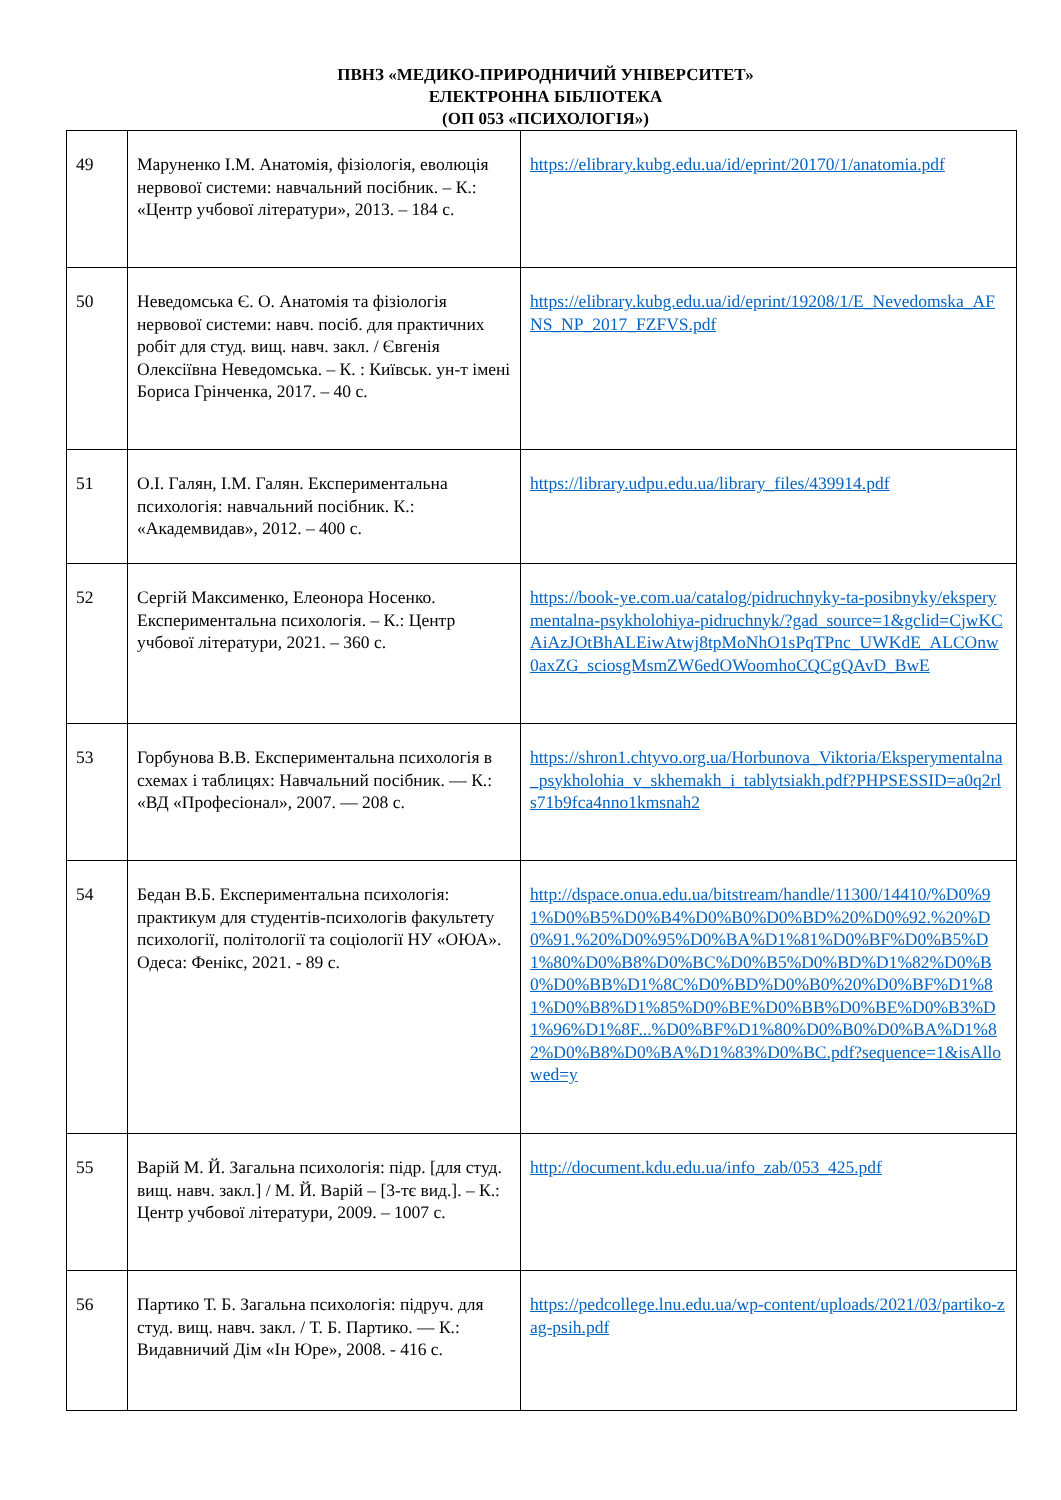ПВНЗ «МЕДИКО-ПРИРОДНИЧИЙ УНІВЕРСИТЕТ»
ЕЛЕКТРОННА БІБЛІОТЕКА
(ОП 053 «ПСИХОЛОГІЯ»)
| 49 | Маруненко І.М. Анатомія, фізіологія, еволюція нервової системи: навчальний посібник. – К.: «Центр учбової літератури», 2013. – 184 с. | https://elibrary.kubg.edu.ua/id/eprint/20170/1/anatomia.pdf |
| 50 | Неведомська Є. О. Анатомія та фізіологія нервової системи: навч. посіб. для практичних робіт для студ. вищ. навч. закл. / Євгенія Олексіївна Неведомська. – К. : Київськ. ун-т імені Бориса Грінченка, 2017. – 40 с. | https://elibrary.kubg.edu.ua/id/eprint/19208/1/E_Nevedomska_AFNS_NP_2017_FZFVS.pdf |
| 51 | О.І. Галян, І.М. Галян. Експериментальна психологія: навчальний посібник. К.: «Академвидав», 2012. – 400 с. | https://library.udpu.edu.ua/library_files/439914.pdf |
| 52 | Сергій Максименко, Елеонора Носенко. Експериментальна психологія. – К.: Центр учбової літератури, 2021. – 360 с. | https://book-ye.com.ua/catalog/pidruchnyky-ta-posibnyky/eksperymentalna-psykholohiya-pidruchnyk/?gad_source=1&gclid=CjwKCAiAzJOtBhALEiwAtwj8tpMoNhO1sPqTPnc_UWKdE_ALCOnw0axZG_sciosgMsmZW6edOWoomhoCQCgQAvD_BwE |
| 53 | Горбунова В.В. Експериментальна психологія в схемах і таблицях: Навчальний посібник. — К.: «ВД «Професіонал», 2007. — 208 с. | https://shron1.chtyvo.org.ua/Horbunova_Viktoria/Eksperymentalna_psykholohia_v_skhemakh_i_tablytsiakh.pdf?PHPSESSID=a0q2rls71b9fca4nno1kmsnah2 |
| 54 | Бедан В.Б. Експериментальна психологія: практикум для студентів-психологів факультету психології, політології та соціології НУ «ОЮА». Одеса: Фенікс, 2021. - 89 с. | http://dspace.onua.edu.ua/bitstream/handle/11300/14410/%D0%91%D0%B5%D0%B4%D0%B0%D0%BD%20%D0%92.%20%D0%91.%20%D0%95%D0%BA%D1%81%D0%BF%D0%B5%D1%80%D0%B8%D0%BC%D0%B5%D0%BD%D1%82%D0%B0%D0%BB%D1%8C%D0%BD%D0%B0%20%D0%BF%D1%81%D0%B8%D1%85%D0%BE%D0%BB%D0%BE%D0%B3%D1%96%D1%8F...%D0%BF%D1%80%D0%B0%D0%BA%D1%82%D0%B8%D0%BA%D1%83%D0%BC.pdf?sequence=1&isAllowed=y |
| 55 | Варій М. Й. Загальна психологія: підр. [для студ. вищ. навч. закл.] / М. Й. Варій – [3-тє вид.]. – К.: Центр учбової літератури, 2009. – 1007 с. | http://document.kdu.edu.ua/info_zab/053_425.pdf |
| 56 | Партико Т. Б. Загальна психологія: підруч. для студ. вищ. навч. закл. / Т. Б. Партико. — К.: Видавничий Дім «Ін Юре», 2008. - 416 с. | https://pedcollege.lnu.edu.ua/wp-content/uploads/2021/03/partiko-zag-psih.pdf |